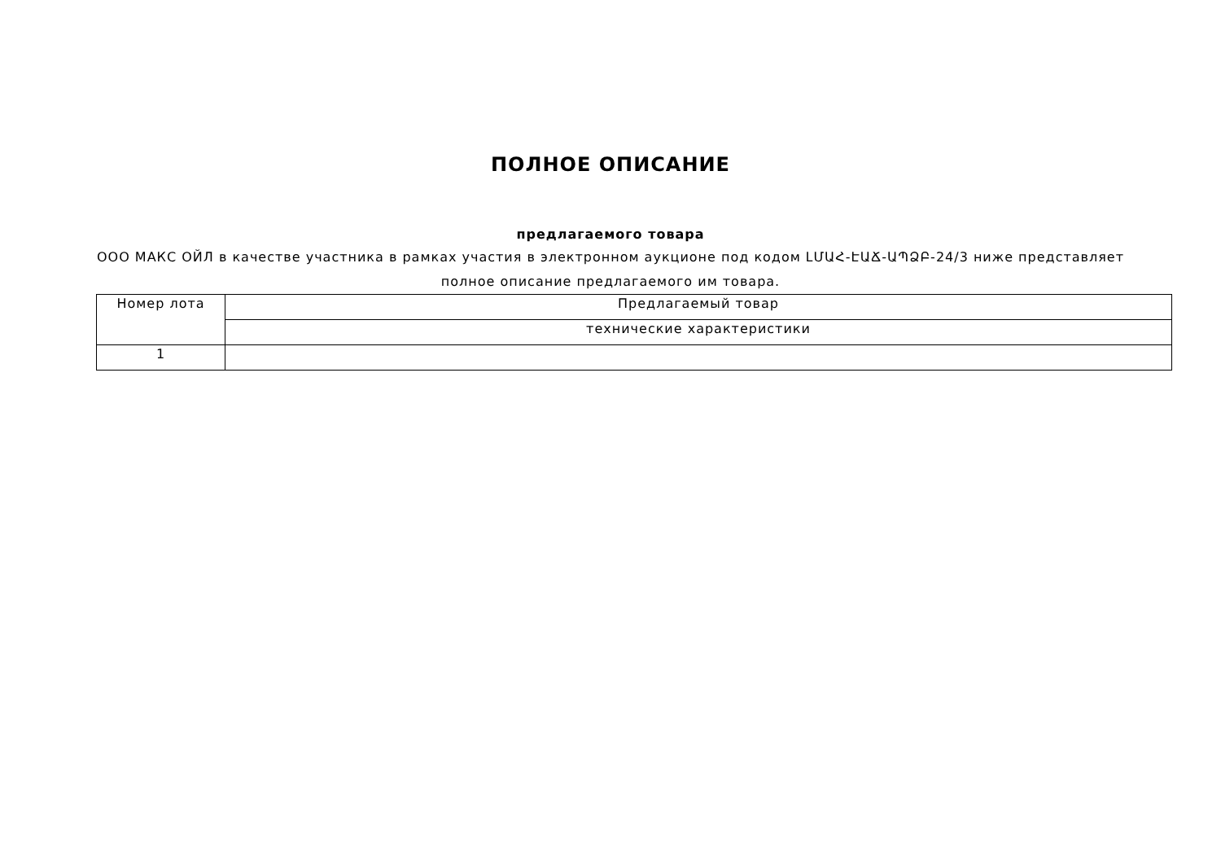ПОЛНОЕ ОПИСАНИЕ
предлагаемого товара
ООО МАКС ОЙЛ в качестве участника в рамках участия в электронном аукционе под кодом ԼՄԱՀ-ԷԱՃ-ԱՊՁԲ-24/3 ниже представляет полное описание предлагаемого им товара.
| Номер лота | Предлагаемый товар |
| --- | --- |
| | технические характеристики |
| 1 | |